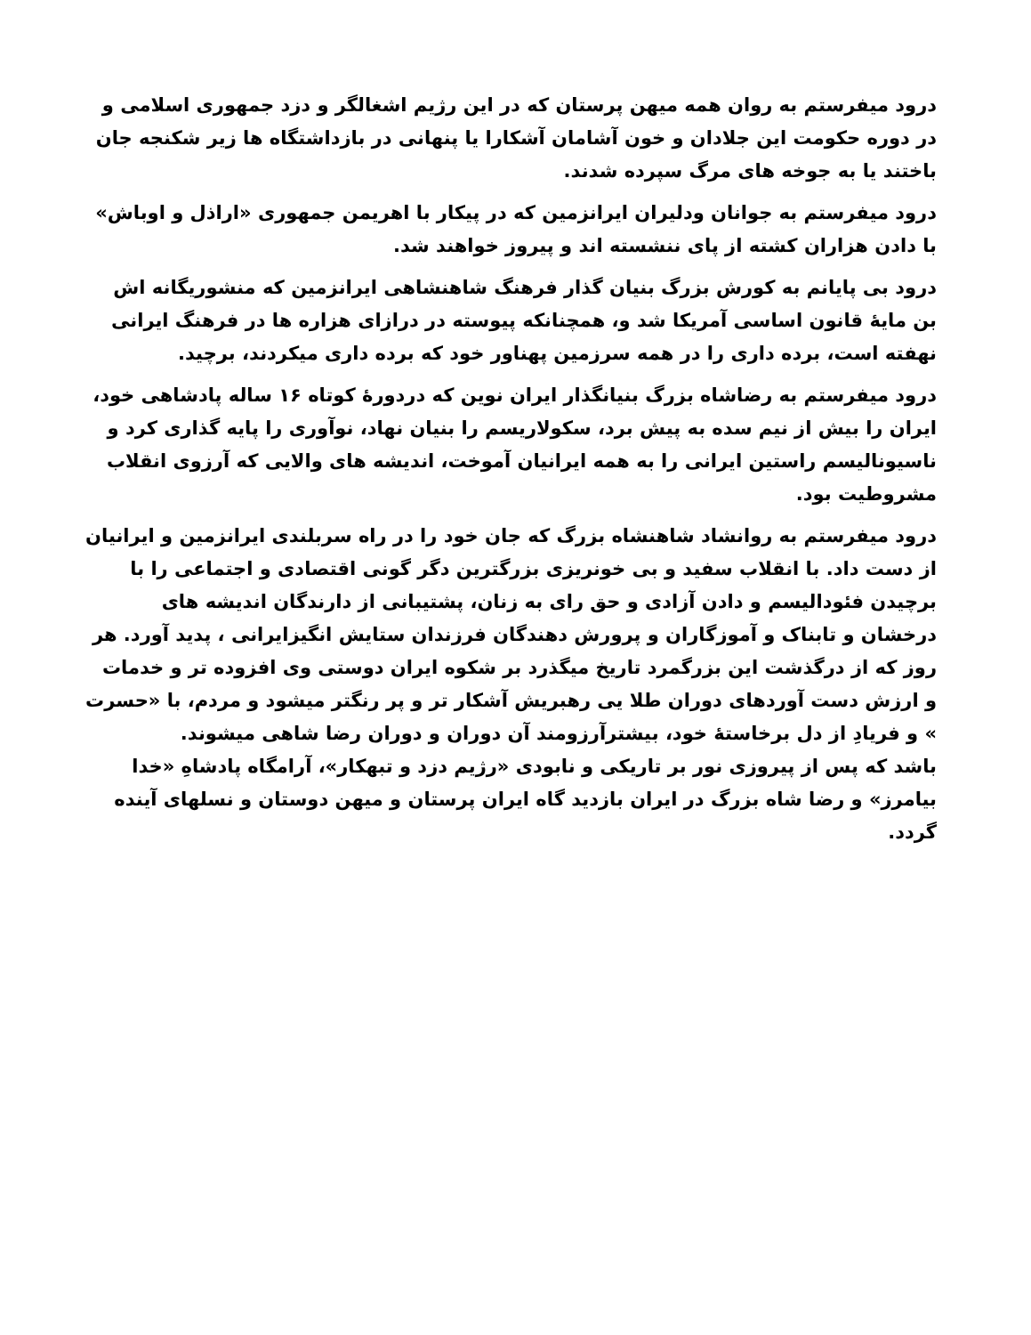درود میفرستم به روان همه میهن پرستان که در این رژیم اشغالگر و دزد جمهوری اسلامی و در دوره حکومت این جلادان و خون آشامان آشکارا یا پنهانی در بازداشتگاه ها زیر شکنجه جان باختند یا به جوخه های مرگ سپرده شدند.
درود میفرستم به جوانان ودلیران ایرانزمین که در پیکار با اهریمن جمهوری «اراذل و اوباش» با دادن هزاران کشته از پای ننشسته اند و پیروز خواهند شد.
درود بی پایانم به کورش بزرگ بنیان گذار فرهنگ شاهنشاهی ایرانزمین که منشوریگانه اش بن مایهٔ قانون اساسی آمریکا شد و، همچنانکه پیوسته در درازای هزاره ها در فرهنگ ایرانی نهفته است، برده داری را در همه سرزمین پهناور خود که برده داری میکردند، برچید.
درود میفرستم به رضاشاه بزرگ بنیانگذار ایران نوین که دردورهٔ کوتاه ۱۶ ساله پادشاهی خود، ایران را بیش از نیم سده به پیش برد، سکولاریسم را بنیان نهاد، نوآوری را پایه گذاری کرد و ناسیونالیسم راستین ایرانی را به همه ایرانیان آموخت، اندیشه های والایی که آرزوی انقلاب مشروطیت بود.
درود میفرستم به روانشاد شاهنشاه بزرگ که جان خود را در راه سربلندی ایرانزمین و ایرانیان از دست داد. با انقلاب سفید و بی خونریزی بزرگترین دگر گونی اقتصادی و اجتماعی را با برچیدن فئودالیسم و دادن آزادی و حق رای به زنان، پشتیبانی از دارندگان اندیشه های درخشان و تابناک و آموزگاران و پرورش دهندگان فرزندان ستایش انگیزایرانی ، پدید آورد. هر روز که از درگذشت این بزرگمرد تاریخ میگذرد بر شکوه ایران دوستی وی افزوده تر و خدمات و ارزش دست آوردهای دوران طلا یی رهبریش آشکار تر و پر رنگتر میشود و مردم، با «حسرت » و فریادِ از دل برخاستهٔ خود، بیشترآرزومند آن دوران و دوران رضا شاهی میشوند.
باشد که پس از پیروزی نور بر تاریکی و نابودی «رژیم دزد و تبهکار»، آرامگاه پادشاهِ «خدا بیامرز» و رضا شاه بزرگ در ایران بازدید گاه ایران پرستان و میهن دوستان و نسلهای آینده گردد.